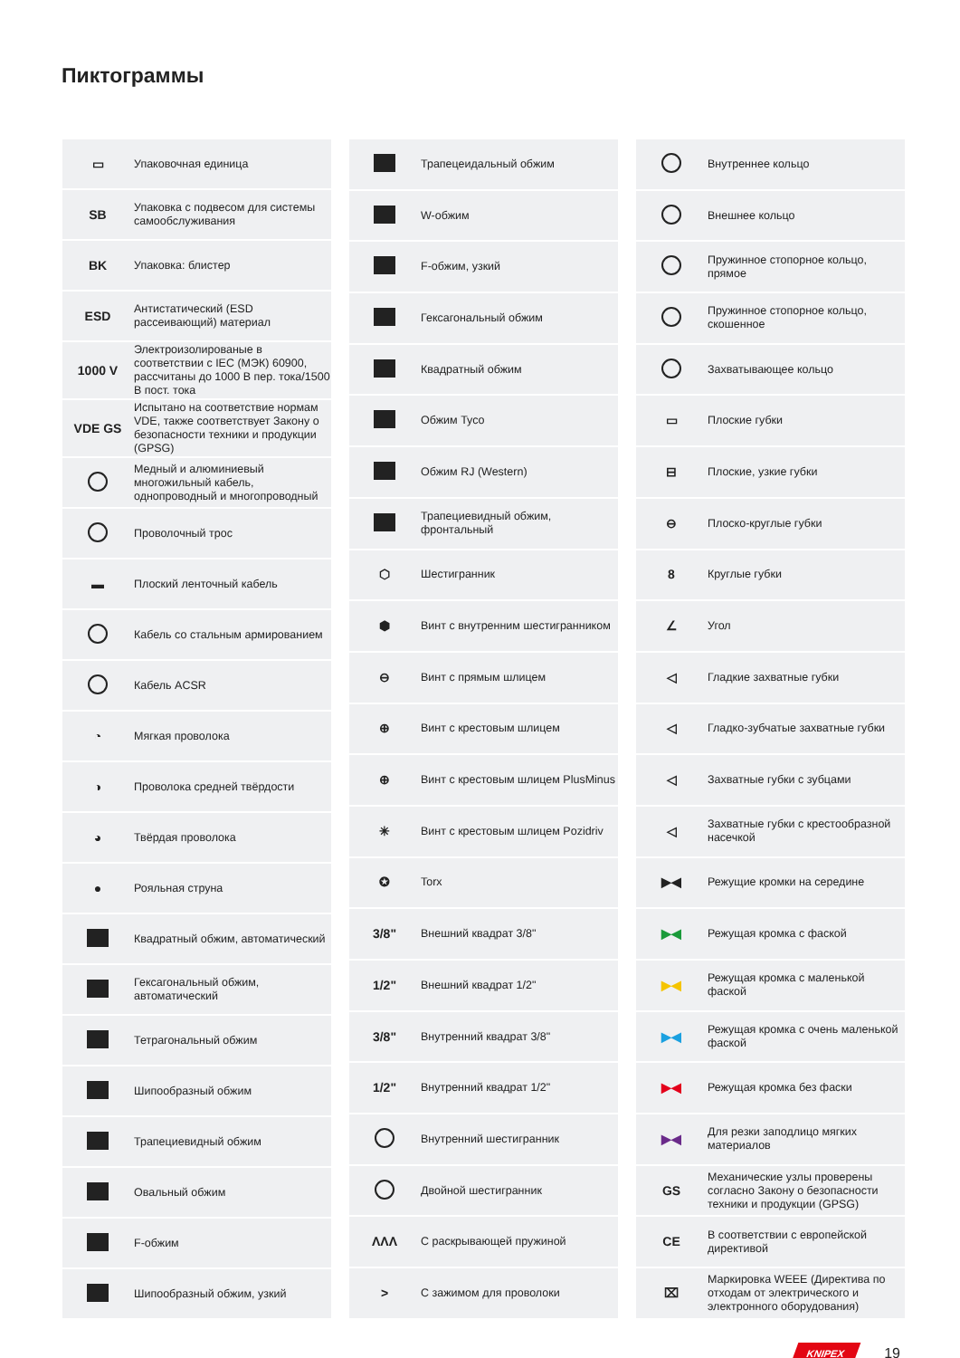Пиктограммы
| ▭ | Упаковочная единица |
| SB | Упаковка с подвесом для системы самообслуживания |
| BK | Упаковка: блистер |
| ESD | Антистатический (ESD рассеивающий) материал |
| 1000 V | Электроизолированые в соответствии с IEC (МЭК) 60900, рассчитаны до 1000 В пер. тока/1500 В пост. тока |
| VDE GS | Испытано на соответствие нормам VDE, также соответствует Закону о безопасности техники и продукции (GPSG) |
| | Медный и алюминиевый многожильный кабель, однопроводный и многопроводный |
| | Проволочный трос |
| ▬ | Плоский ленточный кабель |
| | Кабель со стальным армированием |
| | Кабель ACSR |
| ◔ | Мягкая проволока |
| ◑ | Проволока средней твёрдости |
| ◕ | Твёрдая проволока |
| ● | Рояльная струна |
| | Квадратный обжим, автоматический |
| | Гексагональный обжим, автоматический |
| | Тетрагональный обжим |
| | Шипообразный обжим |
| | Трапециевидный обжим |
| | Овальный обжим |
| | F-обжим |
| | Шипообразный обжим, узкий |
| | Трапецеидальный обжим |
| | W-обжим |
| | F-обжим, узкий |
| | Гексагональный обжим |
| | Квадратный обжим |
| | Обжим Tyco |
| | Обжим RJ (Western) |
| | Трапециевидный обжим, фронтальный |
| ⬡ | Шестигранник |
| ⬢ | Винт с внутренним шестигранником |
| ⊖ | Винт с прямым шлицем |
| ⊕ | Винт с крестовым шлицем |
| ⊕ | Винт с крестовым шлицем PlusMinus |
| ✳ | Винт с крестовым шлицем Pozidriv |
| ✪ | Torx |
| 3/8" | Внешний квадрат 3/8" |
| 1/2" | Внешний квадрат 1/2" |
| 3/8" | Внутренний квадрат 3/8" |
| 1/2" | Внутренний квадрат 1/2" |
| | Внутренний шестигранник |
| | Двойной шестигранник |
| ΛΛΛ | С раскрывающей пружиной |
| > | С зажимом для проволоки |
| | Внутреннее кольцо |
| | Внешнее кольцо |
| | Пружинное стопорное кольцо, прямое |
| | Пружинное стопорное кольцо, скошенное |
| | Захватывающее кольцо |
| ▭ | Плоские губки |
| ⊟ | Плоские, узкие губки |
| ⊖ | Плоско-круглые губки |
| 8 | Круглые губки |
| ∠ | Угол |
| ◁ | Гладкие захватные губки |
| ◁ | Гладко-зубчатые захватные губки |
| ◁ | Захватные губки с зубцами |
| ◁ | Захватные губки с крестообразной насечкой |
| ▶◀ | Режущие кромки на середине |
| ▶◀ | Режущая кромка с фаской |
| ▶◀ | Режущая кромка с маленькой фаской |
| ▶◀ | Режущая кромка с очень маленькой фаской |
| ▶◀ | Режущая кромка без фаски |
| ▶◀ | Для резки заподлицо мягких материалов |
| GS | Механические узлы проверены согласно Закону о безопасности техники и продукции (GPSG) |
| CE | В соответствии с европейской директивой |
| ⌧ | Маркировка WEEE (Директива по отходам от электрического и электронного оборудования) |
KNIPEX 19